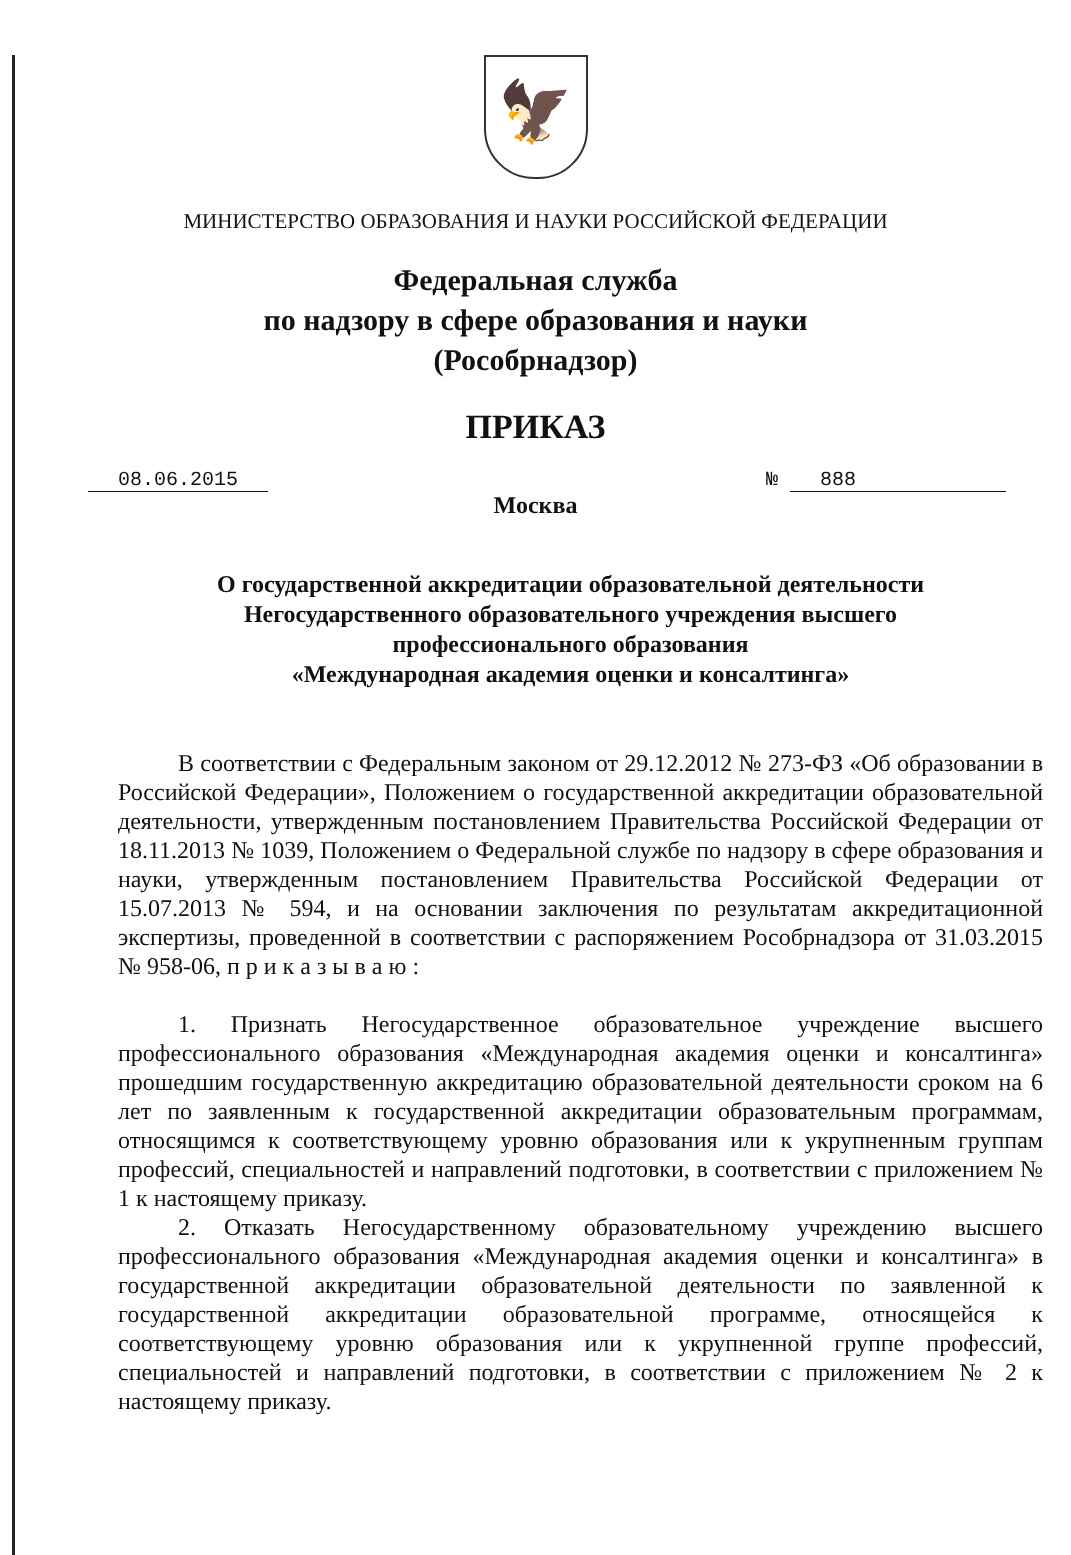🦅
МИНИСТЕРСТВО ОБРАЗОВАНИЯ И НАУКИ РОССИЙСКОЙ ФЕДЕРАЦИИ
Федеральная служба
по надзору в сфере образования и науки
(Рособрнадзор)
ПРИКАЗ
08.06.2015 № 888
Москва
О государственной аккредитации образовательной деятельности
Негосударственного образовательного учреждения высшего
профессионального образования
«Международная академия оценки и консалтинга»
В соответствии с Федеральным законом от 29.12.2012 № 273-ФЗ «Об образовании в Российской Федерации», Положением о государственной аккредитации образовательной деятельности, утвержденным постановлением Правительства Российской Федерации от 18.11.2013 № 1039, Положением о Федеральной службе по надзору в сфере образования и науки, утвержденным постановлением Правительства Российской Федерации от 15.07.2013 № 594, и на основании заключения по результатам аккредитационной экспертизы, проведенной в соответствии с распоряжением Рособрнадзора от 31.03.2015 № 958-06, п р и к а з ы в а ю :
1. Признать Негосударственное образовательное учреждение высшего профессионального образования «Международная академия оценки и консалтинга» прошедшим государственную аккредитацию образовательной деятельности сроком на 6 лет по заявленным к государственной аккредитации образовательным программам, относящимся к соответствующему уровню образования или к укрупненным группам профессий, специальностей и направлений подготовки, в соответствии с приложением № 1 к настоящему приказу.
2. Отказать Негосударственному образовательному учреждению высшего профессионального образования «Международная академия оценки и консалтинга» в государственной аккредитации образовательной деятельности по заявленной к государственной аккредитации образовательной программе, относящейся к соответствующему уровню образования или к укрупненной группе профессий, специальностей и направлений подготовки, в соответствии с приложением № 2 к настоящему приказу.